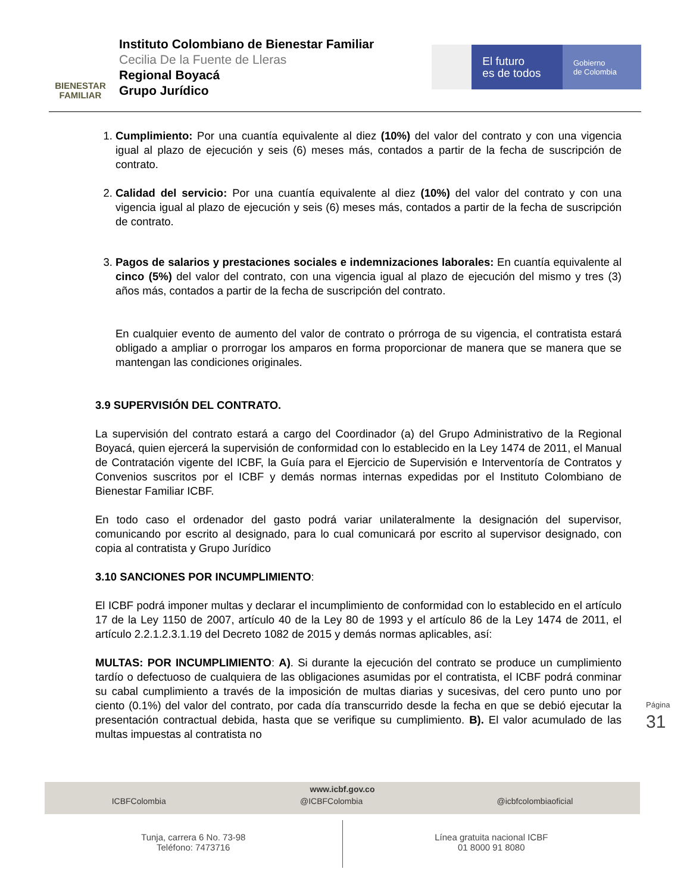BIENESTAR
FAMILIAR
Instituto Colombiano de Bienestar Familiar
Cecilia De la Fuente de Lleras
Regional Boyacá
Grupo Jurídico
El futuro
es de todos
Gobierno
de Colombia
1. Cumplimiento: Por una cuantía equivalente al diez (10%) del valor del contrato y con una vigencia igual al plazo de ejecución y seis (6) meses más, contados a partir de la fecha de suscripción de contrato.
2. Calidad del servicio: Por una cuantía equivalente al diez (10%) del valor del contrato y con una vigencia igual al plazo de ejecución y seis (6) meses más, contados a partir de la fecha de suscripción de contrato.
3. Pagos de salarios y prestaciones sociales e indemnizaciones laborales: En cuantía equivalente al cinco (5%) del valor del contrato, con una vigencia igual al plazo de ejecución del mismo y tres (3) años más, contados a partir de la fecha de suscripción del contrato.
En cualquier evento de aumento del valor de contrato o prórroga de su vigencia, el contratista estará obligado a ampliar o prorrogar los amparos en forma proporcionar de manera que se manera que se mantengan las condiciones originales.
3.9 SUPERVISIÓN DEL CONTRATO.
La supervisión del contrato estará a cargo del Coordinador (a) del Grupo Administrativo de la Regional Boyacá, quien ejercerá la supervisión de conformidad con lo establecido en la Ley 1474 de 2011, el Manual de Contratación vigente del ICBF, la Guía para el Ejercicio de Supervisión e Interventoría de Contratos y Convenios suscritos por el ICBF y demás normas internas expedidas por el Instituto Colombiano de Bienestar Familiar ICBF.
En todo caso el ordenador del gasto podrá variar unilateralmente la designación del supervisor, comunicando por escrito al designado, para lo cual comunicará por escrito al supervisor designado, con copia al contratista y Grupo Jurídico
3.10 SANCIONES POR INCUMPLIMIENTO:
El ICBF podrá imponer multas y declarar el incumplimiento de conformidad con lo establecido en el artículo 17 de la Ley 1150 de 2007, artículo 40 de la Ley 80 de 1993 y el artículo 86 de la Ley 1474 de 2011, el artículo 2.2.1.2.3.1.19 del Decreto 1082 de 2015 y demás normas aplicables, así:
MULTAS: POR INCUMPLIMIENTO: A). Si durante la ejecución del contrato se produce un cumplimiento tardío o defectuoso de cualquiera de las obligaciones asumidas por el contratista, el ICBF podrá conminar su cabal cumplimiento a través de la imposición de multas diarias y sucesivas, del cero punto uno por ciento (0.1%) del valor del contrato, por cada día transcurrido desde la fecha en que se debió ejecutar la presentación contractual debida, hasta que se verifique su cumplimiento. B). El valor acumulado de las multas impuestas al contratista no
Página 31
www.icbf.gov.co
ICBFColombia @ICBFColombia @icbfcolombiaoficial
Tunja, carrera 6 No. 73-98
Teléfono: 7473716
Línea gratuita nacional ICBF
01 8000 91 8080